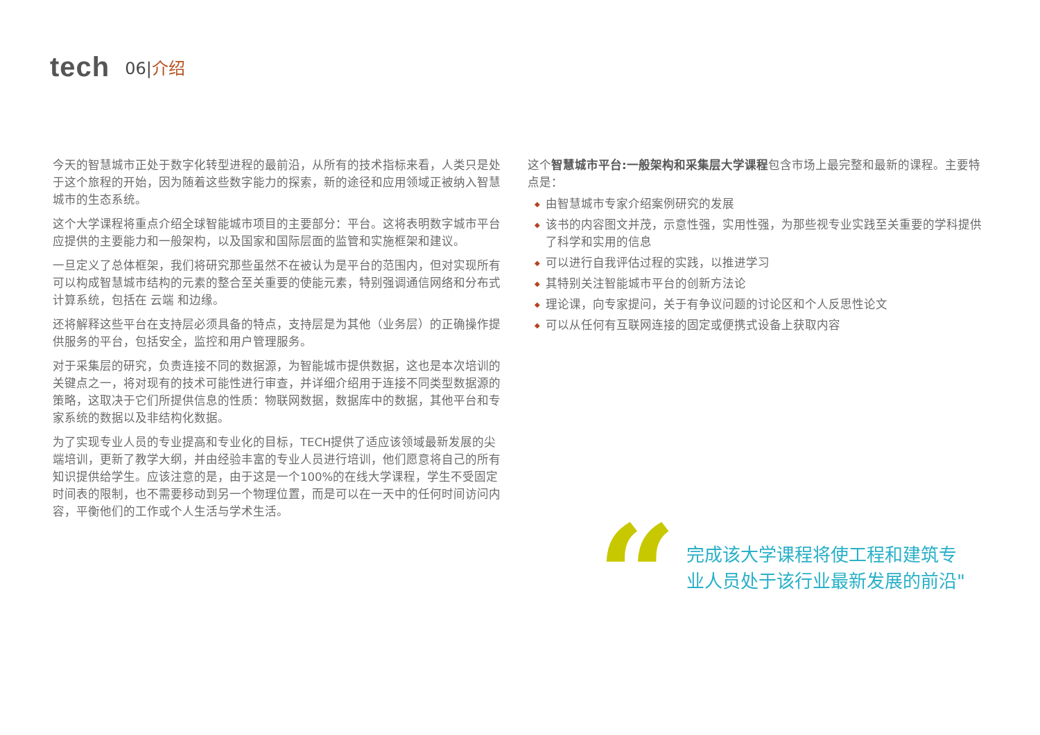tech
06|介绍
今天的智慧城市正处于数字化转型进程的最前沿，从所有的技术指标来看，人类只是处于这个旅程的开始，因为随着这些数字能力的探索，新的途径和应用领域正被纳入智慧城市的生态系统。
这个大学课程将重点介绍全球智能城市项目的主要部分：平台。这将表明数字城市平台应提供的主要能力和一般架构，以及国家和国际层面的监管和实施框架和建议。
一旦定义了总体框架，我们将研究那些虽然不在被认为是平台的范围内，但对实现所有可以构成智慧城市结构的元素的整合至关重要的使能元素，特别强调通信网络和分布式计算系统，包括在 云端 和边缘。
还将解释这些平台在支持层必须具备的特点，支持层是为其他（业务层）的正确操作提供服务的平台，包括安全，监控和用户管理服务。
对于采集层的研究，负责连接不同的数据源，为智能城市提供数据，这也是本次培训的关键点之一，将对现有的技术可能性进行审查，并详细介绍用于连接不同类型数据源的策略，这取决于它们所提供信息的性质：物联网数据，数据库中的数据，其他平台和专家系统的数据以及非结构化数据。
为了实现专业人员的专业提高和专业化的目标，TECH提供了适应该领域最新发展的尖端培训，更新了教学大纲，并由经验丰富的专业人员进行培训，他们愿意将自己的所有知识提供给学生。应该注意的是，由于这是一个100%的在线大学课程，学生不受固定时间表的限制，也不需要移动到另一个物理位置，而是可以在一天中的任何时间访问内容，平衡他们的工作或个人生活与学术生活。
这个智慧城市平台:一般架构和采集层大学课程包含市场上最完整和最新的课程。主要特点是：
◆ 由智慧城市专家介绍案例研究的发展
◆ 该书的内容图文并茂，示意性强，实用性强，为那些视专业实践至关重要的学科提供了科学和实用的信息
◆ 可以进行自我评估过程的实践，以推进学习
◆ 其特别关注智能城市平台的创新方法论
◆ 理论课，向专家提问，关于有争议问题的讨论区和个人反思性论文
◆ 可以从任何有互联网连接的固定或便携式设备上获取内容
“
完成该大学课程将使工程和建筑专
业人员处于该行业最新发展的前沿"